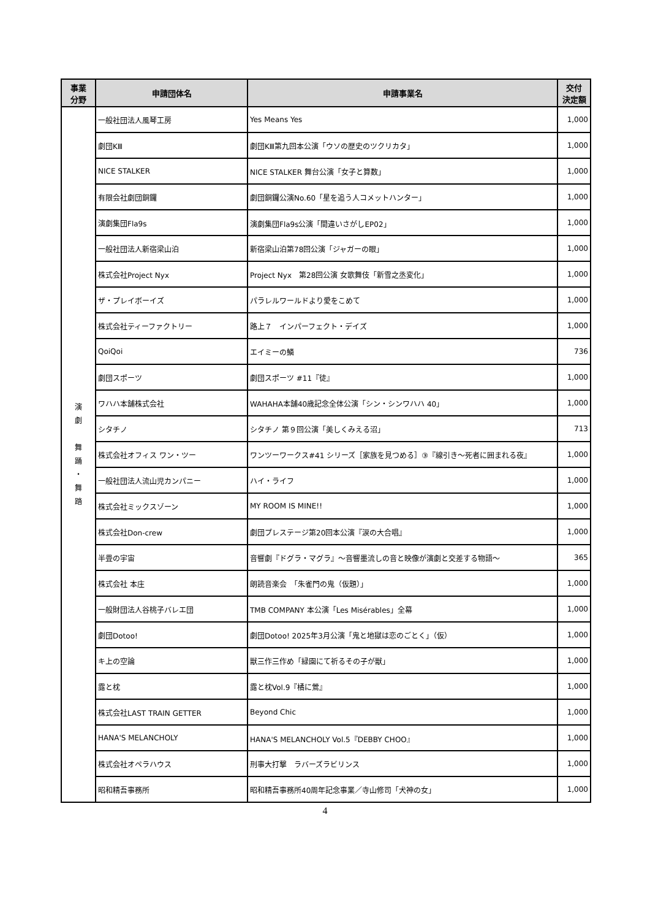| 事業 分野 | 申請団体名 | 申請事業名 | 交付 決定額 |
| --- | --- | --- | --- |
| 演 劇 舞 踊 ・ 舞 踏 | 一般社団法人風琴工房 | Yes Means Yes | 1,000 |
| | 劇団KⅢ | 劇団KⅢ第九回本公演「ウソの歴史のツクリカタ」 | 1,000 |
| | NICE STALKER | NICE STALKER 舞台公演「女子と算数」 | 1,000 |
| | 有限会社劇団銅鑼 | 劇団銅鑼公演No.60「星を追う人コメットハンター」 | 1,000 |
| | 演劇集団Fla9s | 演劇集団Fla9s公演「間違いさがしEP02」 | 1,000 |
| | 一般社団法人新宿梁山泊 | 新宿梁山泊第78回公演「ジャガーの眼」 | 1,000 |
| | 株式会社Project Nyx | Project Nyx 第28回公演 女歌舞伎「新雪之丞変化」 | 1,000 |
| | ザ・プレイボーイズ | パラレルワールドより愛をこめて | 1,000 |
| | 株式会社ティーファクトリー | 路上７ インパーフェクト・デイズ | 1,000 |
| | QoiQoi | エイミーの鱗 | 736 |
| | 劇団スポーツ | 劇団スポーツ #11『徒』 | 1,000 |
| | ワハハ本舗株式会社 | WAHAHA本舗40歳記念全体公演「シン・シンワハハ 40」 | 1,000 |
| | シタチノ | シタチノ 第９回公演「美しくみえる沼」 | 713 |
| | 株式会社オフィス ワン・ツー | ワンツーワークス#41 シリーズ［家族を見つめる］③『線引き〜死者に囲まれる夜』 | 1,000 |
| | 一般社団法人流山児カンパニー | ハイ・ライフ | 1,000 |
| | 株式会社ミックスゾーン | MY ROOM IS MINE!! | 1,000 |
| | 株式会社Don-crew | 劇団プレステージ第20回本公演『涙の大合唱』 | 1,000 |
| | 半畳の宇宙 | 音響劇『ドグラ・マグラ』〜音響墨流しの音と映像が演劇と交差する物語〜 | 365 |
| | 株式会社 本庄 | 朗読音楽会 「朱雀門の鬼（仮題）」 | 1,000 |
| | 一般財団法人谷桃子バレエ団 | TMB COMPANY 本公演「Les Misérables」全幕 | 1,000 |
| | 劇団Dotoo! | 劇団Dotoo! 2025年3月公演「鬼と地獄は恋のごとく」（仮） | 1,000 |
| | キ上の空論 | 獣三作三作め「緑園にて祈るその子が獣」 | 1,000 |
| | 露と枕 | 露と枕Vol.9『橘に鶯』 | 1,000 |
| | 株式会社LAST TRAIN GETTER | Beyond Chic | 1,000 |
| | HANA'S MELANCHOLY | HANA'S MELANCHOLY Vol.5『DEBBY CHOO』 | 1,000 |
| | 株式会社オペラハウス | 刑事大打撃 ラバーズラビリンス | 1,000 |
| | 昭和精吾事務所 | 昭和精吾事務所40周年記念事業／寺山修司「犬神の女」 | 1,000 |
4